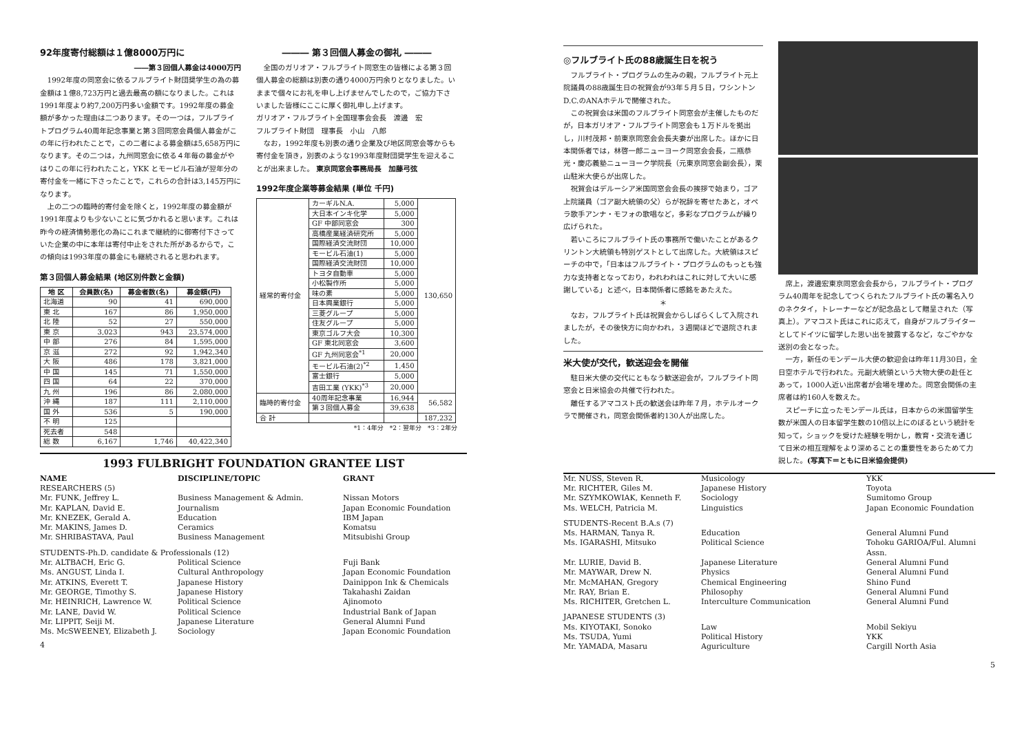92年度寄付総額は１億8000万円に
――第３回個人募金は4000万円
1992年度の同窓会に依るフルブライト財団奨学生の為の募金額は１億8,723万円と過去最高の額になりました。これは1991年度より約7,200万円多い金額です。1992年度の募金額が多かった理由は二つあります。その一つは，フルブライトプログラム40周年記念事業と第３回同窓会員個人募金がこの年に行われたことで，この二者による募金額は5,658万円になります。その二つは，九州同窓会に依る４年毎の募金がやはりこの年に行われたこと，YKK とモービル石油が翌年分の寄付金を一緒に下さったことで，これらの合計は3,145万円になります。
上の二つの臨時的寄付金を除くと，1992年度の募金額が1991年度よりも少ないことに気づかれると思います。これは昨今の経済情勢悪化の為にこれまで継続的に御寄付下さっていた企業の中に本年は寄付中止をされた所があるからで，この傾向は1993年度の募金にも継続されると思われます。
第３回個人募金結果 (地区別件数と金額)
| 地 区 | 会員数(名) | 募金者数(名) | 募金額(円) |
| --- | --- | --- | --- |
| 北海道 | 90 | 41 | 690,000 |
| 東 北 | 167 | 86 | 1,950,000 |
| 北 陸 | 52 | 27 | 550,000 |
| 東 京 | 3,023 | 943 | 23,574,000 |
| 中 部 | 276 | 84 | 1,595,000 |
| 京 滋 | 272 | 92 | 1,942,340 |
| 大 阪 | 486 | 178 | 3,821,000 |
| 中 国 | 145 | 71 | 1,550,000 |
| 四 国 | 64 | 22 | 370,000 |
| 九 州 | 196 | 86 | 2,080,000 |
| 沖 縄 | 187 | 111 | 2,110,000 |
| 国 外 | 536 | 5 | 190,000 |
| 不 明 | 125 | | |
| 死去者 | 548 | | |
| 総 数 | 6,167 | 1,746 | 40,422,340 |
――― 第３回個人募金の御礼 ―――
全国のガリオア・フルブライト同窓生の皆様による第３回個人募金の総額は別表の通り4000万円余りとなりました。いままで個々にお礼を申し上げませんでしたので，ご協力下さいました皆様にここに厚く御礼申し上げます。
ガリオア・フルブライト全国理事会会長　渡邊　宏
フルブライト財団　理事長　小山　八郎
なお，1992年度も別表の通り企業及び地区同窓会等からも寄付金を頂き，別表のような1993年度財団奨学生を迎えることが出来ました。 東京同窓会事務局長　加藤弓弦
1992年度企業等募金結果 (単位 千円)
| 経常的寄付金 | カーギルN.A. | 5,000 | 130,650 |
| | 大日本インキ化学 | 5,000 | |
| | GF 中部同窓会 | 300 | |
| | 高橋産業経済研究所 | 5,000 | |
| | 国際経済交流財団 | 10,000 | |
| | モービル石油(1) | 5,000 | |
| | 国際経済交流財団 | 10,000 | |
| | トヨタ自動車 | 5,000 | |
| | 小松製作所 | 5,000 | |
| | 味の素 | 5,000 | |
| | 日本興業銀行 | 5,000 | |
| | 三菱グループ | 5,000 | |
| | 住友グループ | 5,000 | |
| | 東京ゴルフ大会 | 10,300 | |
| | GF 東北同窓会 | 3,600 | |
| | GF 九州同窓会<sup>*1</sup> | 20,000 | |
| | モービル石油(2)<sup>*2</sup> | 1,450 | |
| | 富士銀行 | 5,000 | |
| | 吉田工業 (YKK)<sup>*3</sup> | 20,000 | |
| 臨時的寄付金 | 40周年記念事業 | 16,944 | 56,582 |
| | 第３回個人募金 | 39,638 | |
| 合 計 | | | 187,232 |
*1：4年分　*2：翌年分　*3：2年分
1993 FULBRIGHT FOUNDATION GRANTEE LIST
NAME DISCIPLINE/TOPIC GRANT
RESEARCHERS (5)
Mr. FUNK, Jeffrey L. Business Management & Admin. Nissan Motors Mr. KAPLAN, David E. Journalism Japan Economic Foundation Mr. KNEZEK, Gerald A. Education IBM Japan Mr. MAKINS, James D. Ceramics Komatsu Mr. SHRIBASTAVA, Paul Business Management Mitsubishi Group
STUDENTS-Ph.D. candidate & Professionals (12)
Mr. ALTBACH, Eric G. Political Science Fuji Bank Ms. ANGUST, Linda I. Cultural Anthropology Japan Economic Foundation Mr. ATKINS, Everett T. Japanese History Dainippon Ink & Chemicals Mr. GEORGE, Timothy S. Japanese History Takahashi Zaidan Mr. HEINRICH, Lawrence W. Political Science Ajinomoto Mr. LANE, David W. Political Science Industrial Bank of Japan Mr. LIPPIT, Seiji M. Japanese Literature General Alumni Fund Ms. McSWEENEY, Elizabeth J. Sociology Japan Economic Foundation
4
◎フルブライト氏の88歳誕生日を祝う
フルブライト・プログラムの生みの親，フルブライト元上院議員の88歳誕生日の祝賀会が93年５月５日，ワシントンD.C.のANAホテルで開催された。
この祝賀会は米国のフルブライト同窓会が主催したものだが，日本ガリオア・フルブライト同窓会も１万ドルを拠出し，川村茂邦・前東京同窓会会長夫妻が出席した。ほかに日本関係者では，林啓一郎ニューヨーク同窓会会長，二瓶恭光・慶応義塾ニューヨーク学院長（元東京同窓会副会長），栗山駐米大使らが出席した。
祝賀会はデルーシア米国同窓会会長の挨拶で始まり，ゴア上院議員（ゴア副大統領の父）らが祝辞を寄せたあと，オペラ歌手アンナ・モフォの歌唱など，多彩なプログラムが繰り広げられた。
若いころにフルブライト氏の事務所で働いたことがあるクリントン大統領も特別ゲストとして出席した。大統領はスピーチの中で，「日本はフルブライト・プログラムのもっとも強力な支持者となっており，われわれはこれに対して大いに感謝している」と述べ，日本関係者に感銘をあたえた。
＊
なお，フルブライト氏は祝賀会からしばらくして入院されましたが，その後快方に向かわれ，３週間ほどで退院されました。
米大使が交代，歓送迎会を開催
駐日米大使の交代にともなう歓送迎会が，フルブライト同窓会と日米協会の共催で行われた。
離任するアマコスト氏の歓送会は昨年７月，ホテルオークラで開催され，同窓会関係者約130人が出席した。
席上，渡邊宏東京同窓会会長から，フルブライト・プログラム40周年を記念してつくられたフルブライト氏の署名入りのネクタイ，トレーナーなどが記念品として贈呈された（写真上）。アマコスト氏はこれに応えて，自身がフルブライターとしてドイツに留学した思い出を披露するなど，なごやかな送別の会となった。
一方，新任のモンデール大使の歓迎会は昨年11月30日，全日空ホテルで行われた。元副大統領という大物大使の赴任とあって，1000人近い出席者が会場を埋めた。同窓会関係の主席者は約160人を数えた。
スピーチに立ったモンデール氏は，日本からの米国留学生数が米国人の日本留学生数の10倍以上にのぼるという統計を知って，ショックを受けた経験を明かし，教育・交流を通じて日米の相互理解をより深めることの重要性をあらためて力説した。(写真下＝ともに日米協会提供)
Mr. NUSS, Steven R. Musicology YKK Mr. RICHTER, Giles M. Japanese History Toyota Mr. SZYMKOWIAK, Kenneth F. Sociology Sumitomo Group Ms. WELCH, Patricia M. Linguistics Japan Economic Foundation
STUDENTS-Recent B.A.s (7)
Ms. HARMAN, Tanya R. Education General Alumni Fund Ms. IGARASHI, Mitsuko Political Science Tohoku GARIOA/Ful. Alumni Assn. Mr. LURIE, David B. Japanese Literature General Alumni Fund Mr. MAYWAR, Drew N. Physics General Alumni Fund Mr. McMAHAN, Gregory Chemical Engineering Shino Fund Mr. RAY, Brian E. Philosophy General Alumni Fund Ms. RICHITER, Gretchen L. Interculture Communication General Alumni Fund
JAPANESE STUDENTS (3)
Ms. KIYOTAKI, Sonoko Law Mobil Sekiyu Ms. TSUDA, Yumi Political History YKK Mr. YAMADA, Masaru Aguriculture Cargill North Asia
5